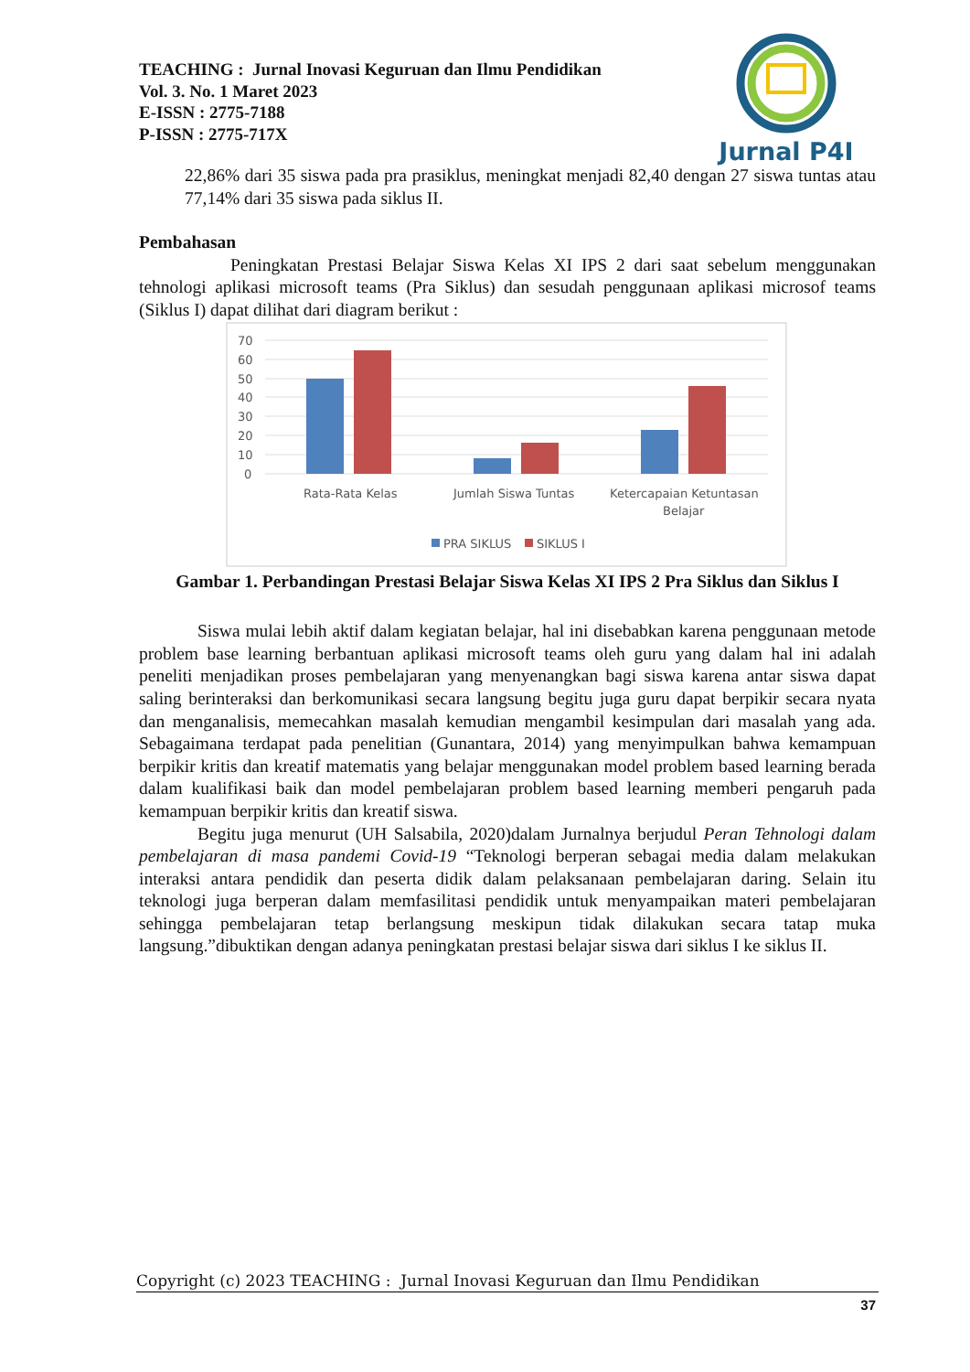TEACHING : Jurnal Inovasi Keguruan dan Ilmu Pendidikan
Vol. 3. No. 1 Maret 2023
E-ISSN : 2775-7188
P-ISSN : 2775-717X
Jurnal P4I
22,86% dari 35 siswa pada pra prasiklus, meningkat menjadi 82,40 dengan 27 siswa tuntas atau 77,14% dari 35 siswa pada siklus II.
Pembahasan
Peningkatan Prestasi Belajar Siswa Kelas XI IPS 2 dari saat sebelum menggunakan tehnologi aplikasi microsoft teams (Pra Siklus) dan sesudah penggunaan aplikasi microsof teams (Siklus I) dapat dilihat dari diagram berikut :
70
60
50
40
30
20
10
0
Rata-Rata Kelas
Jumlah Siswa Tuntas
Ketercapaian Ketuntasan
Belajar
PRA SIKLUS
SIKLUS I
Gambar 1. Perbandingan Prestasi Belajar Siswa Kelas XI IPS 2 Pra Siklus dan Siklus I
Siswa mulai lebih aktif dalam kegiatan belajar, hal ini disebabkan karena penggunaan metode problem base learning berbantuan aplikasi microsoft teams oleh guru yang dalam hal ini adalah peneliti menjadikan proses pembelajaran yang menyenangkan bagi siswa karena antar siswa dapat saling berinteraksi dan berkomunikasi secara langsung begitu juga guru dapat berpikir secara nyata dan menganalisis, memecahkan masalah kemudian mengambil kesimpulan dari masalah yang ada. Sebagaimana terdapat pada penelitian (Gunantara, 2014) yang menyimpulkan bahwa kemampuan berpikir kritis dan kreatif matematis yang belajar menggunakan model problem based learning berada dalam kualifikasi baik dan model pembelajaran problem based learning memberi pengaruh pada kemampuan berpikir kritis dan kreatif siswa.
Begitu juga menurut (UH Salsabila, 2020)dalam Jurnalnya berjudul Peran Tehnologi dalam pembelajaran di masa pandemi Covid-19 “Teknologi berperan sebagai media dalam melakukan interaksi antara pendidik dan peserta didik dalam pelaksanaan pembelajaran daring. Selain itu teknologi juga berperan dalam memfasilitasi pendidik untuk menyampaikan materi pembelajaran sehingga pembelajaran tetap berlangsung meskipun tidak dilakukan secara tatap muka langsung.”dibuktikan dengan adanya peningkatan prestasi belajar siswa dari siklus I ke siklus II.
Copyright (c) 2023 TEACHING : Jurnal Inovasi Keguruan dan Ilmu Pendidikan
37